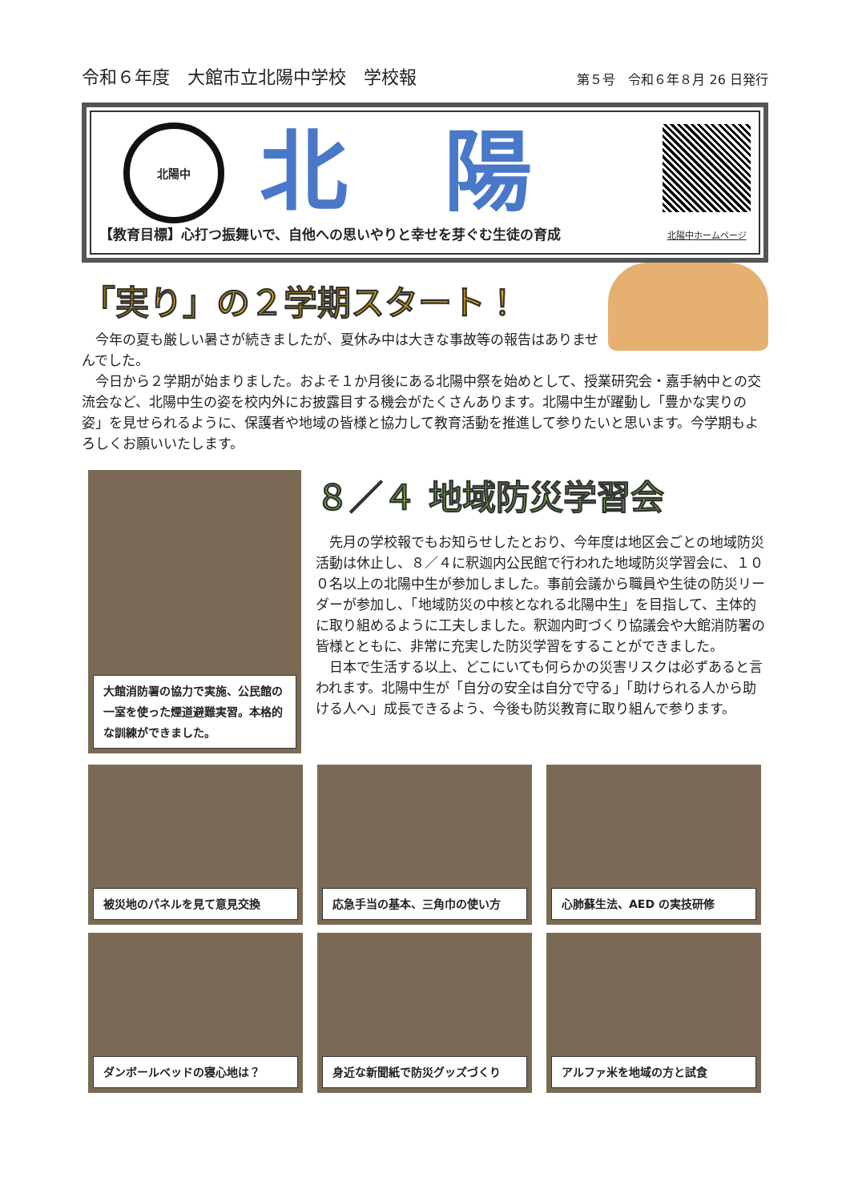令和６年度　大館市立北陽中学校　学校報
第５号　令和６年８月 26 日発行
北陽中
北陽
【教育目標】心打つ振舞いで、自他への思いやりと幸せを芽ぐむ生徒の育成
北陽中ホームページ
「実り」の２学期スタート！
今年の夏も厳しい暑さが続きましたが、夏休み中は大きな事故等の報告はありませんでした。
今日から２学期が始まりました。およそ１か月後にある北陽中祭を始めとして、授業研究会・嘉手納中との交流会など、北陽中生の姿を校内外にお披露目する機会がたくさんあります。北陽中生が躍動し「豊かな実りの姿」を見せられるように、保護者や地域の皆様と協力して教育活動を推進して参りたいと思います。今学期もよろしくお願いいたします。
大館消防署の協力で実施、公民館の一室を使った煙道避難実習。本格的な訓練ができました。
８／４ 地域防災学習会
先月の学校報でもお知らせしたとおり、今年度は地区会ごとの地域防災活動は休止し、８／４に釈迦内公民館で行われた地域防災学習会に、１００名以上の北陽中生が参加しました。事前会議から職員や生徒の防災リーダーが参加し、「地域防災の中核となれる北陽中生」を目指して、主体的に取り組めるように工夫しました。釈迦内町づくり協議会や大館消防署の皆様とともに、非常に充実した防災学習をすることができました。
日本で生活する以上、どこにいても何らかの災害リスクは必ずあると言われます。北陽中生が「自分の安全は自分で守る」「助けられる人から助ける人へ」成長できるよう、今後も防災教育に取り組んで参ります。
被災地のパネルを見て意見交換
応急手当の基本、三角巾の使い方
心肺蘇生法、AED の実技研修
ダンボールベッドの寝心地は？
身近な新聞紙で防災グッズづくり
アルファ米を地域の方と試食